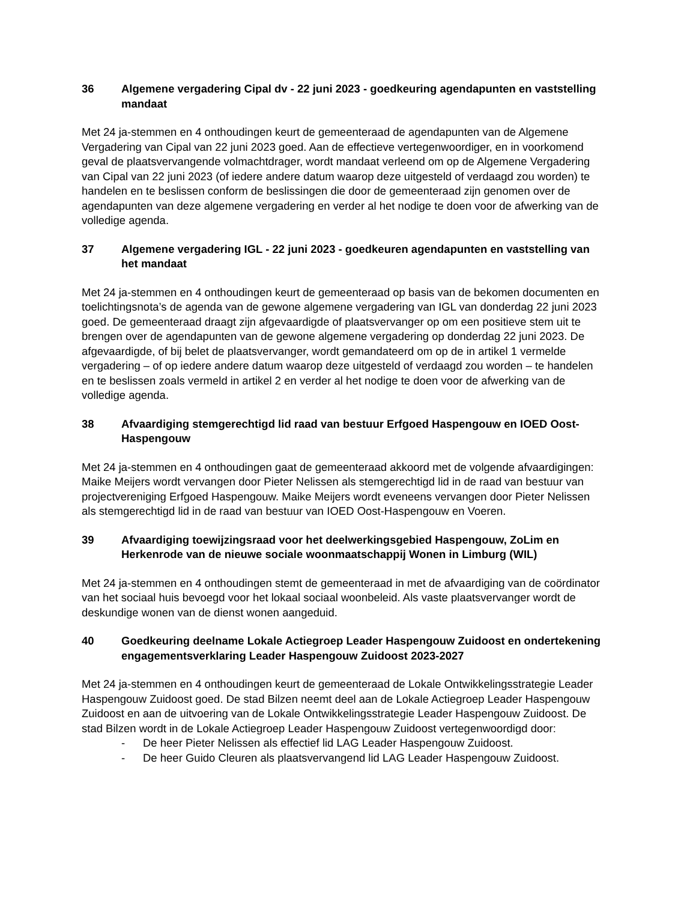36 Algemene vergadering Cipal dv - 22 juni 2023 - goedkeuring agendapunten en vaststelling mandaat
Met 24 ja-stemmen en 4 onthoudingen keurt de gemeenteraad de agendapunten van de Algemene Vergadering van Cipal van 22 juni 2023 goed. Aan de effectieve vertegenwoordiger, en in voorkomend geval de plaatsvervangende volmachtdrager, wordt mandaat verleend om op de Algemene Vergadering van Cipal van 22 juni 2023 (of iedere andere datum waarop deze uitgesteld of verdaagd zou worden) te handelen en te beslissen conform de beslissingen die door de gemeenteraad zijn genomen over de agendapunten van deze algemene vergadering en verder al het nodige te doen voor de afwerking van de volledige agenda.
37 Algemene vergadering IGL - 22 juni 2023 - goedkeuren agendapunten en vaststelling van het mandaat
Met 24 ja-stemmen en 4 onthoudingen keurt de gemeenteraad op basis van de bekomen documenten en toelichtingsnota’s de agenda van de gewone algemene vergadering van IGL van donderdag 22 juni 2023 goed. De gemeenteraad draagt zijn afgevaardigde of plaatsvervanger op om een positieve stem uit te brengen over de agendapunten van de gewone algemene vergadering op donderdag 22 juni 2023. De afgevaardigde, of bij belet de plaatsvervanger, wordt gemandateerd om op de in artikel 1 vermelde vergadering – of op iedere andere datum waarop deze uitgesteld of verdaagd zou worden – te handelen en te beslissen zoals vermeld in artikel 2 en verder al het nodige te doen voor de afwerking van de volledige agenda.
38 Afvaardiging stemgerechtigd lid raad van bestuur Erfgoed Haspengouw en IOED Oost-Haspengouw
Met 24 ja-stemmen en 4 onthoudingen gaat de gemeenteraad akkoord met de volgende afvaardigingen: Maike Meijers wordt vervangen door Pieter Nelissen als stemgerechtigd lid in de raad van bestuur van projectvereniging Erfgoed Haspengouw. Maike Meijers wordt eveneens vervangen door Pieter Nelissen als stemgerechtigd lid in de raad van bestuur van IOED Oost-Haspengouw en Voeren.
39 Afvaardiging toewijzingsraad voor het deelwerkingsgebied Haspengouw, ZoLim en Herkenrode van de nieuwe sociale woonmaatschappij Wonen in Limburg (WIL)
Met 24 ja-stemmen en 4 onthoudingen stemt de gemeenteraad in met de afvaardiging van de coördinator van het sociaal huis bevoegd voor het lokaal sociaal woonbeleid. Als vaste plaatsvervanger wordt de deskundige wonen van de dienst wonen aangeduid.
40 Goedkeuring deelname Lokale Actiegroep Leader Haspengouw Zuidoost en ondertekening engagementsverklaring Leader Haspengouw Zuidoost 2023-2027
Met 24 ja-stemmen en 4 onthoudingen keurt de gemeenteraad de Lokale Ontwikkelingsstrategie Leader Haspengouw Zuidoost goed. De stad Bilzen neemt deel aan de Lokale Actiegroep Leader Haspengouw Zuidoost en aan de uitvoering van de Lokale Ontwikkelingsstrategie Leader Haspengouw Zuidoost. De stad Bilzen wordt in de Lokale Actiegroep Leader Haspengouw Zuidoost vertegenwoordigd door:
- De heer Pieter Nelissen als effectief lid LAG Leader Haspengouw Zuidoost.
- De heer Guido Cleuren als plaatsvervangend lid LAG Leader Haspengouw Zuidoost.